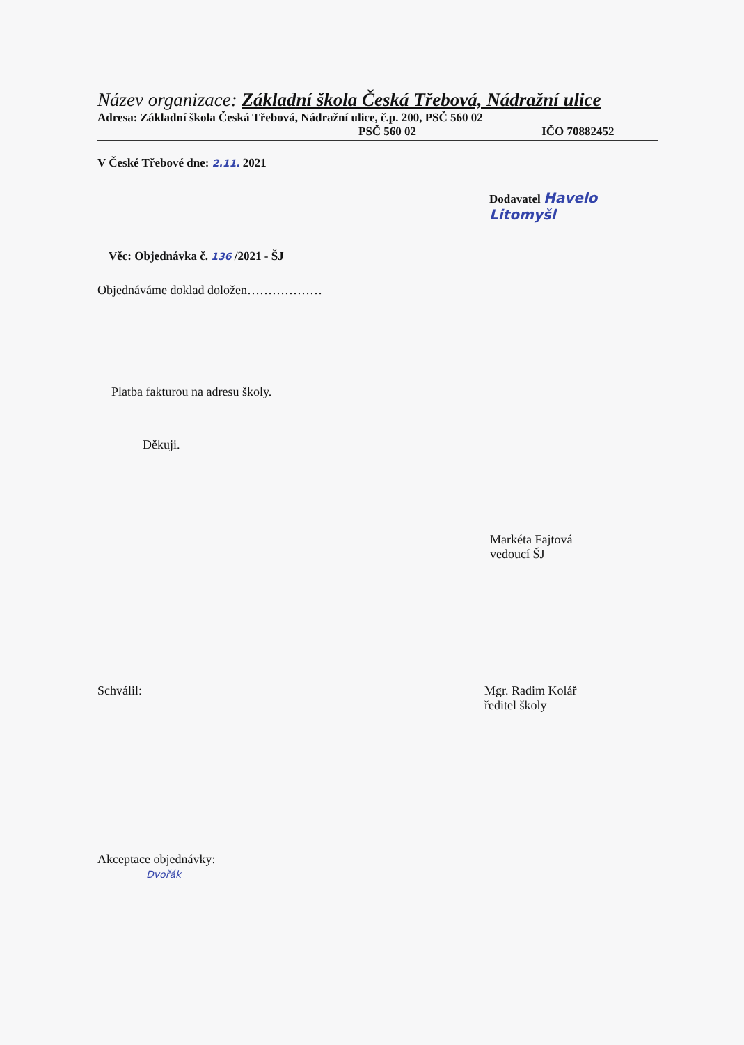Název organizace: Základní škola Česká Třebová, Nádražní ulice
Adresa: Základní škola Česká Třebová, Nádražní ulice, č.p. 200, PSČ 560 02
PSČ 560 02 IČO 70882452
V České Třebové dne: 2.11. 2021
Dodavatel Havelo Litomyšl
Věc: Objednávka č. 136 /2021 - ŠJ
Objednáváme doklad doložen………………
Platba fakturou na adresu školy.
Děkuji.
Markéta Fajtová
vedoucí ŠJ
Schválil: Mgr. Radim Kolář
ředitel školy
Akceptace objednávky:
Dvořák